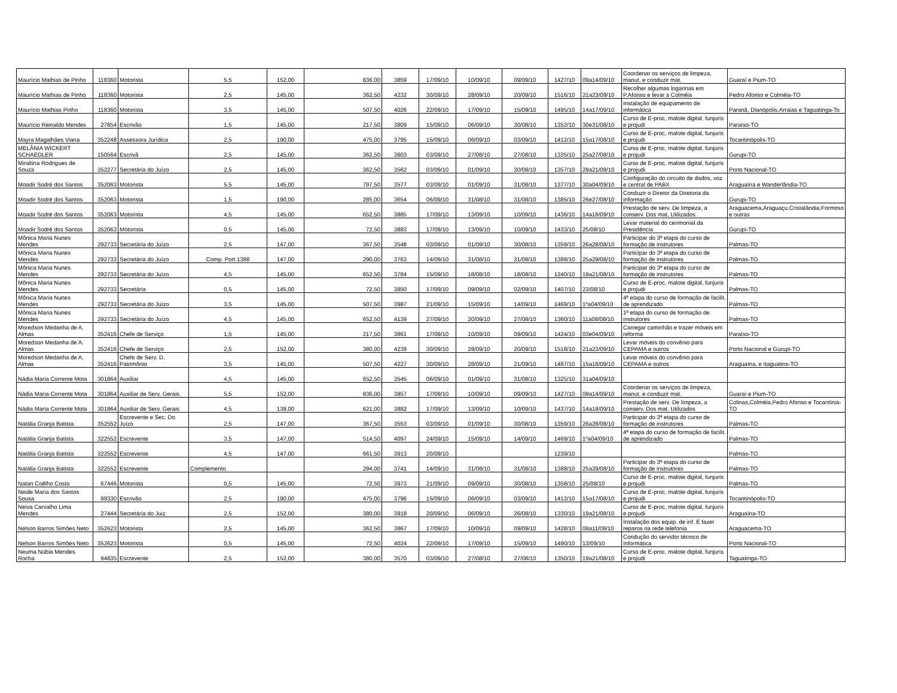| Maurício Mathias de Pinho | 118360 | Motorista | 5,5 | 152,00 | 836,00 | 3859 | 17/09/10 | 10/09/10 | 09/09/10 | 1427/10 | 09a14/09/10 | Coordenar os serviços de limpeza, manut. e conduzir mat. | Guaraí e Pium-TO |
| Maurício Mathias de Pinho | 118360 | Motorista | 2,5 | 145,00 | 362,50 | 4232 | 30/09/10 | 28/09/10 | 20/09/10 | 1516/10 | 21a23/09/10 | Recolher algumas logarinas em P.Afonso e levar a Colméia | Pedro Afonso e Colméia-TO |
| Maurício Mathias Pinho | 118360 | Motorista | 3,5 | 145,00 | 507,50 | 4026 | 22/09/10 | 17/09/10 | 15/09/10 | 1495/10 | 14a17/09/10 | Instalação de equipamento de informática | Paranã, Dianópolis,Arraias e Taguatinga-To |
| Maurício Reinaldo Mendes | 27854 | Escrivão | 1,5 | 145,00 | 217,50 | 3809 | 15/09/10 | 06/09/10 | 30/08/10 | 1352/10 | 30e31/08/10 | Curso de E-proc, malote digital, funjuris e projudi | Paraíso-TO |
| Mayra Magalhães Viana | 352248 | Assessora Jurídica | 2,5 | 190,00 | 475,00 | 3795 | 15/09/10 | 06/09/10 | 03/09/10 | 1412/10 | 15a17/08/10 | Curso de E-proc, malote digital, funjuris e projudi | Tocantinópolis-TO |
| MELÂNIA WICKERT SCHAEDLER | 150564 | Escrivã | 2,5 | 145,00 | 362,50 | 3603 | 03/09/10 | 27/08/10 | 27/08/10 | 1335/10 | 25a27/08/10 | Curso de E-proc, malote digital, funjuris e projudi | Gurupi-TO |
| Miraltina Rodrigues de Souza | 352277 | Secretária do Juízo | 2,5 | 145,00 | 362,50 | 3562 | 03/09/10 | 01/09/10 | 30/08/10 | 1357/10 | 29a21/08/10 | Curso de E-proc, malote digital, funjuris e projudi | Porto Nacional-TO |
| Moadir Sodré dos Santos | 352063 | Motorista | 5,5 | 145,00 | 797,50 | 3577 | 03/09/10 | 01/09/10 | 31/08/10 | 1377/10 | 30a04/09/10 | Configuração do circuito de dados, voz e central de PABX | Araguaína e Wanderlândia-TO |
| Moadir Sodré dos Santos | 352063 | Motorista | 1,5 | 190,00 | 285,00 | 3654 | 06/09/10 | 31/08/10 | 31/08/10 | 1385/10 | 26e27/08/10 | Conduzir o Diretor da Diretoria da Informação | Gurupi-TO |
| Moadir Sodré dos Santos | 352063 | Motorista | 4,5 | 145,00 | 652,50 | 3885 | 17/09/10 | 13/09/10 | 10/09/10 | 1436/10 | 14a18/09/10 | Prestação de serv. De limpeza, a conserv. Dos mat. Utilizados | Araguacema,Araguaçu,Cristalândia,Formoso e outras |
| Moadir Sodré dos Santos | 352063 | Motorista | 0,5 | 145,00 | 72,50 | 3893 | 17/09/10 | 13/09/10 | 10/09/10 | 1433/10 | 25/08/10 | Levar material do cerimonial da Presidência | Gurupi-TO |
| Mônica Maria Nunes Mendes | 292733 | Secretária do Juízo | 2,5 | 147,00 | 367,50 | 3548 | 03/09/10 | 01/09/10 | 30/08/10 | 1359/10 | 26a28/08/10 | Participar do 3ª etapa do curso de formação de instrutores | Palmas-TO |
| Mônica Maria Nunes Mendes | 292733 | Secretária do Juízo | Comp. Port 1388 | 147,00 | 290,00 | 3763 | 14/09/10 | 31/08/10 | 31/08/10 | 1388/10 | 25a29/08/10 | Participar do 3ª etapa do curso de formação de instrutores | Palmas-TO |
| Mônica Maria Nunes Mendes | 292733 | Secretária do Juízo | 4,5 | 145,00 | 652,50 | 3784 | 15/09/10 | 18/08/10 | 18/08/10 | 1240/10 | 19a21/08/10 | Participar do 3ª etapa do curso de formação de instrutores | Palmas-TO |
| Mônica Maria Nunes Mendes | 292733 | Secretária | 0,5 | 145,00 | 72,50 | 3850 | 17/09/10 | 09/09/10 | 02/09/10 | 1407/10 | 23/08/10 | Curso de E-proc, malote digital, funjuris e projudi | Palmas-TO |
| Mônica Maria Nunes Mendes | 292733 | Secretária do Juízo | 3,5 | 145,00 | 507,50 | 3987 | 21/09/10 | 15/09/10 | 14/09/10 | 1469/10 | 1ºa04/09/10 | 4ª etapa do curso de formação de facilit. de aprendizado | Palmas-TO |
| Mônica Maria Nunes Mendes | 292733 | Secretária do Juízo | 4,5 | 145,00 | 652,50 | 4139 | 27/09/10 | 20/09/10 | 27/08/10 | 1360/10 | 11a08/08/10 | 1ª etapa do curso de formação de instrutores | Palmas-TO |
| Moredson Medanha de A. Almas | 352416 | Chefe de Serviço | 1,5 | 145,00 | 217,50 | 3861 | 17/09/10 | 10/09/10 | 09/09/10 | 1424/10 | 03e04/09/10 | Carregar caminhão e trazer móveis em reforma | Paraíso-TO |
| Moredson Medanha de A. Almas | 352416 | Chefe de Serviço | 2,5 | 152,00 | 380,00 | 4239 | 30/09/10 | 28/09/10 | 20/09/10 | 1518/10 | 21a23/09/10 | Levar móveis do convênio para CEPAMA e outros | Porto Nacional e Gurupi-TO |
| Moredson Medanha de A. Almas | 352416 | Chefe de Serv. D. Patrimônio | 3,5 | 145,00 | 507,50 | 4227 | 30/09/10 | 28/09/10 | 21/09/10 | 1487/10 | 15a18/09/10 | Levar móveis do convênio para CEPAMA e outros | Araguaína, e Itaguatins-TO |
| Nádia Maria Corrente Mota | 301864 | Auxiliar | 4,5 | 145,00 | 652,50 | 3545 | 06/09/10 | 01/09/10 | 31/08/10 | 1325/10 | 31a04/09/10 | | |
| Nádia Maria Corrente Mota | 301864 | Auxiliar de Serv. Gerais | 5,5 | 152,00 | 836,00 | 3857 | 17/09/10 | 10/09/10 | 09/09/10 | 1427/10 | 09a14/09/10 | Coordenar os serviços de limpeza, manut. e conduzir mat. | Guaraí e Pium-TO |
| Nádia Maria Corrente Mota | 301864 | Auxiliar de Serv. Gerais | 4,5 | 138,00 | 621,00 | 3882 | 17/09/10 | 13/09/10 | 10/09/10 | 1437/10 | 14a18/09/10 | Prestação de serv. De limpeza, a conserv. Dos mat. Utilizados | Colinas,Colméia,Pedro Afonso e Tocantínia-TO |
| Natália Granja Batista | 352552 | Escrevente e Sec. Do Juízo | 2,5 | 147,00 | 367,50 | 3553 | 03/09/10 | 01/09/10 | 30/08/10 | 1359/10 | 26a28/08/10 | Participar do 3ª etapa do curso de formação de instrutores | Palmas-TO |
| Natália Granja Batista | 322552 | Escrevente | 3,5 | 147,00 | 514,50 | 4097 | 24/09/10 | 15/09/10 | 14/09/10 | 1469/10 | 1ºa04/09/10 | 4ª etapa do curso de formação de facilit. de aprendizado | Palmas-TO |
| Natália Granja Batista | 322552 | Escrevente | 4,5 | 147,00 | 661,50 | 3913 | 20/09/10 | | | 1239/10 | | | Palmas-TO |
| Natália Granja Batista | 322552 | Escrevente | Complemento | | 294,00 | 3741 | 14/09/10 | 31/08/10 | 31/08/10 | 1388/10 | 25a29/08/10 | Participar do 3ª etapa do curso de formação de instrutores | Palmas-TO |
| Natan Coêlho Costa | 67446 | Motorista | 0,5 | 145,00 | 72,50 | 3973 | 21/09/10 | 09/09/10 | 30/08/10 | 1358/10 | 25/08/10 | Curso de E-proc, malote digital, funjuris e projudi | Palmas-TO |
| Neide Maria dos Santos Sousa | 99330 | Escrivão | 2,5 | 190,00 | 475,00 | 3796 | 15/09/10 | 06/09/10 | 03/09/10 | 1412/10 | 15a17/08/10 | Curso de E-proc, malote digital, funjuris e projudi | Tocantinópolis-TO |
| Neiva Carvalho Lima Mendes | 27444 | Secretária do Juiz | 2,5 | 152,00 | 380,00 | 3918 | 20/09/10 | 06/09/10 | 26/08/10 | 1330/10 | 19a21/08/10 | Curso de E-proc, malote digital, funjuris e projudi | Araguaína-TO |
| Nelson Barros Simões Neto | 352623 | Motorista | 2,5 | 145,00 | 362,50 | 3867 | 17/09/10 | 10/09/10 | 09/09/10 | 1428/10 | 09a11/09/10 | Instalação dos equip. de inf. E fazer reparos na rede telefonia | Araguacema-TO |
| Nelson Barros Simões Neto | 352623 | Motorista | 0,5 | 145,00 | 72,50 | 4024 | 22/09/10 | 17/09/10 | 15/09/10 | 1490/10 | 13/09/10 | Condução do servidor técnico de Informática | Porto Nacional-TO |
| Neuma Núbia Mendes Rocha | 94835 | Escrevente | 2,5 | 152,00 | 380,00 | 3570 | 03/09/10 | 27/08/10 | 27/08/10 | 1350/10 | 19a21/08/10 | Curso de E-proc, malote digital, funjuris e projudi | Taguatinga-TO |